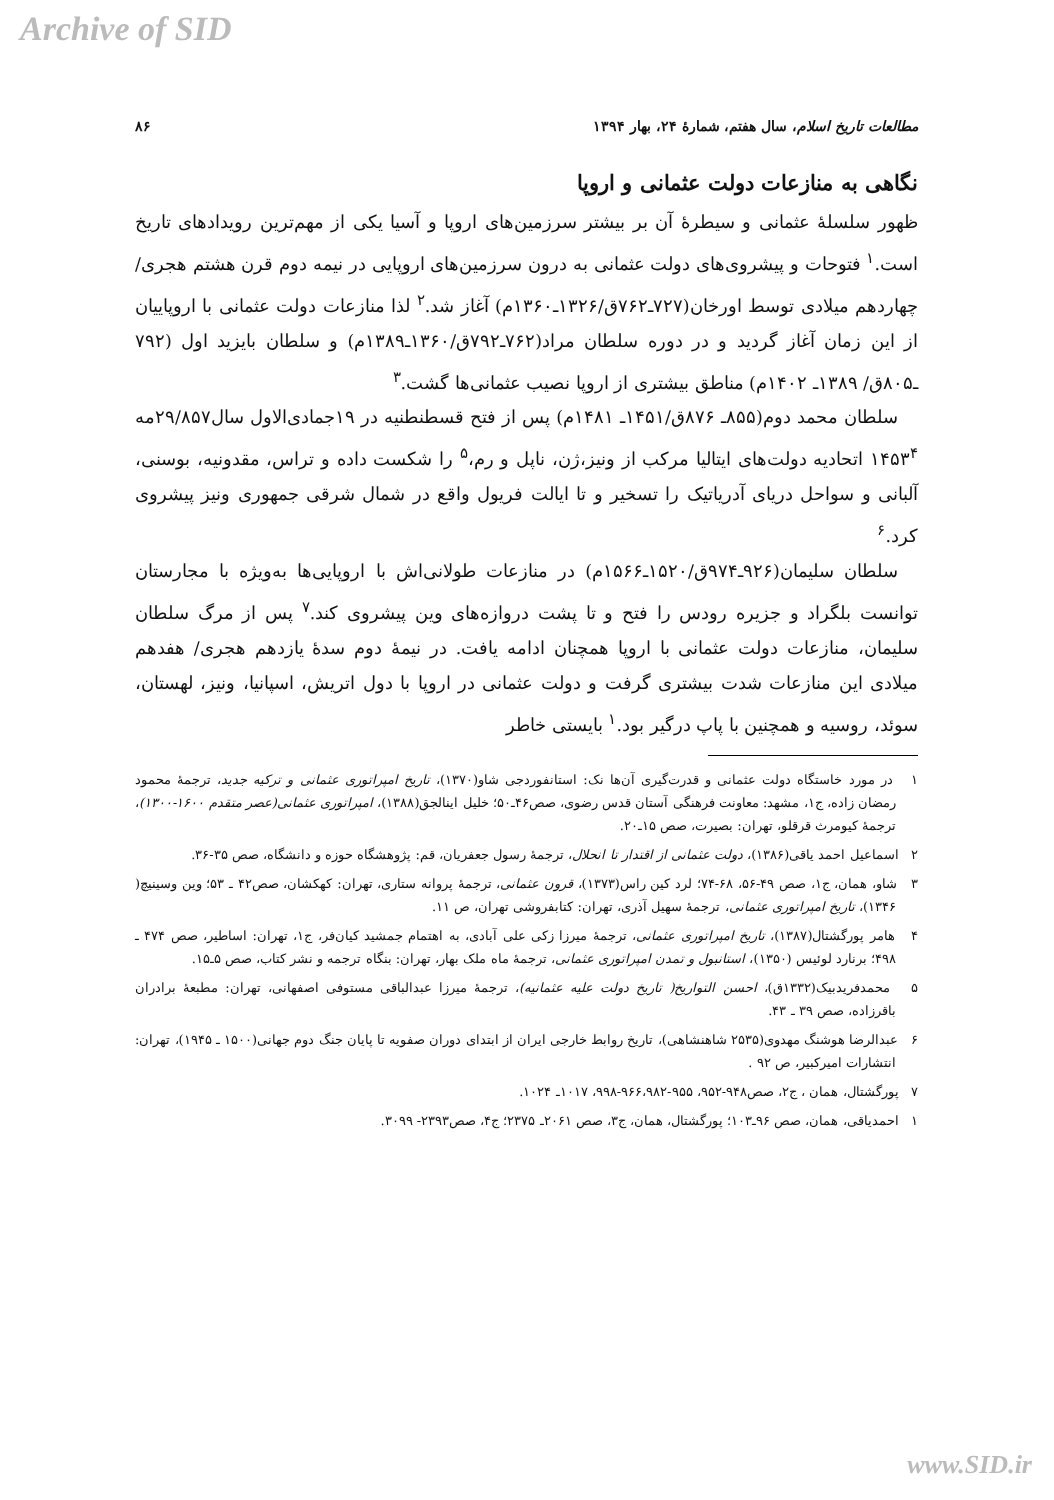Archive of SID
مطالعات تاریخ اسلام، سال هفتم، شمارهٔ ۲۴، بهار ۱۳۹۴ ۸۶
نگاهی به منازعات دولت عثمانی و اروپا
ظهور سلسلهٔ عثمانی و سیطرهٔ آن بر بیشتر سرزمین‌های اروپا و آسیا یکی از مهم‌ترین رویدادهای تاریخ است.<sup>۱</sup> فتوحات و پیشروی‌های دولت عثمانی به درون سرزمین‌های اروپایی در نیمه دوم قرن هشتم هجری/چهاردهم میلادی توسط اورخان(۷۲۷ـ۷۶۲ق/۱۳۲۶ـ۱۳۶۰م) آغاز شد.<sup>۲</sup> لذا منازعات دولت عثمانی با اروپاییان از این زمان آغاز گردید و در دوره سلطان مراد(۷۶۲ـ۷۹۲ق/۱۳۶۰ـ۱۳۸۹م) و سلطان بایزید اول (۷۹۲ ـ۸۰۵ق/ ۱۳۸۹ـ ۱۴۰۲م) مناطق بیشتری از اروپا نصیب عثمانی‌ها گشت.<sup>۳</sup>
سلطان محمد دوم(۸۵۵ـ ۸۷۶ق/۱۴۵۱ـ ۱۴۸۱م) پس از فتح قسطنطنیه در ۱۹جمادی‌الاول سال۲۹/۸۵۷مه ۱۴۵۳<sup>۴</sup> اتحادیه دولت‌های ایتالیا مرکب از ونیز،ژن، ناپل و رم،<sup>۵</sup> را شکست داده و تراس، مقدونیه، بوسنی، آلبانی و سواحل دریای آدریاتیک را تسخیر و تا ایالت فریول واقع در شمال شرقی جمهوری ونیز پیشروی کرد.<sup>۶</sup>
سلطان سلیمان(۹۲۶ـ۹۷۴ق/۱۵۲۰ـ۱۵۶۶م) در منازعات طولانی‌اش با اروپایی‌ها به‌ویژه با مجارستان توانست بلگراد و جزیره رودس را فتح و تا پشت دروازه‌های وین پیشروی کند.<sup>۷</sup> پس از مرگ سلطان سلیمان، منازعات دولت عثمانی با اروپا همچنان ادامه یافت. در نیمهٔ دوم سدهٔ یازدهم هجری/ هفدهم میلادی این منازعات شدت بیشتری گرفت و دولت عثمانی در اروپا با دول اتریش، اسپانیا، ونیز، لهستان، سوئد، روسیه و همچنین با پاپ درگیر بود.<sup>۱</sup> بایستی خاطر
۱ در مورد خاستگاه دولت عثمانی و قدرت‌گیری آن‌ها نک: استانفوردجی شاو(۱۳۷۰)، تاریخ امپراتوری عثمانی و ترکیه جدید، ترجمهٔ محمود رمضان زاده، ج۱، مشهد: معاونت فرهنگی آستان قدس رضوی، صص۴۶ـ۵۰؛ خلیل اینالجق(۱۳۸۸)، امپراتوری عثمانی(عصر متقدم ۱۶۰۰-۱۳۰۰)، ترجمهٔ کیومرث قرقلو، تهران: بصیرت، صص ۱۵ـ۲۰.
۲ اسماعیل احمد یاقی(۱۳۸۶)، دولت عثمانی از اقتدار تا انحلال، ترجمهٔ رسول جعفریان، قم: پژوهشگاه حوزه و دانشگاه، صص ۳۵-۳۶.
۳ شاو، همان، ج۱، صص ۴۹-۵۶، ۶۸-۷۴؛ لرد کین راس(۱۳۷۳)، قرون عثمانی، ترجمهٔ پروانه ستاری، تهران: کهکشان، صص۴۲ ـ ۵۳؛ وین وسینیچ( ۱۳۴۶)، تاریخ امپراتوری عثمانی، ترجمهٔ سهیل آذری، تهران: کتابفروشی تهران، ص ۱۱.
۴ هامر پورگشتال(۱۳۸۷)، تاریخ امپراتوری عثمانی، ترجمهٔ میرزا زکی علی آبادی، به اهتمام جمشید کیان‌فر، ج۱، تهران: اساطیر، صص ۴۷۴ ـ ۴۹۸؛ برنارد لوئیس (۱۳۵۰)، استانبول و تمدن امپراتوری عثمانی، ترجمهٔ ماه ملک بهار، تهران: بنگاه ترجمه و نشر کتاب، صص ۵ـ۱۵.
۵ محمدفریدبیک(۱۳۳۲ق)، احسن التواریخ( تاریخ دولت علیه عثمانیه)، ترجمهٔ میرزا عبدالباقی مستوفی اصفهانی، تهران: مطبعهٔ برادران باقرزاده، صص ۳۹ ـ ۴۳.
۶ عبدالرضا هوشنگ مهدوی(۲۵۳۵ شاهنشاهی)، تاریخ روابط خارجی ایران از ابتدای دوران صفویه تا پایان جنگ دوم جهانی(۱۵۰۰ ـ ۱۹۴۵)، تهران: انتشارات امیرکبیر، ص ۹۲ .
۷ پورگشتال، همان ، ج۲، صص۹۴۸-۹۵۲، ۹۵۵-۹۶۶،۹۸۲-۹۹۸، ۱۰۱۷ـ ۱۰۲۴.
۱ احمدیاقی، همان، صص ۹۶ـ۱۰۳؛ پورگشتال، همان، ج۳، صص ۲۰۶۱ـ ۲۳۷۵؛ ج۴، صص۲۳۹۳- ۳۰۹۹.
www.SID.ir